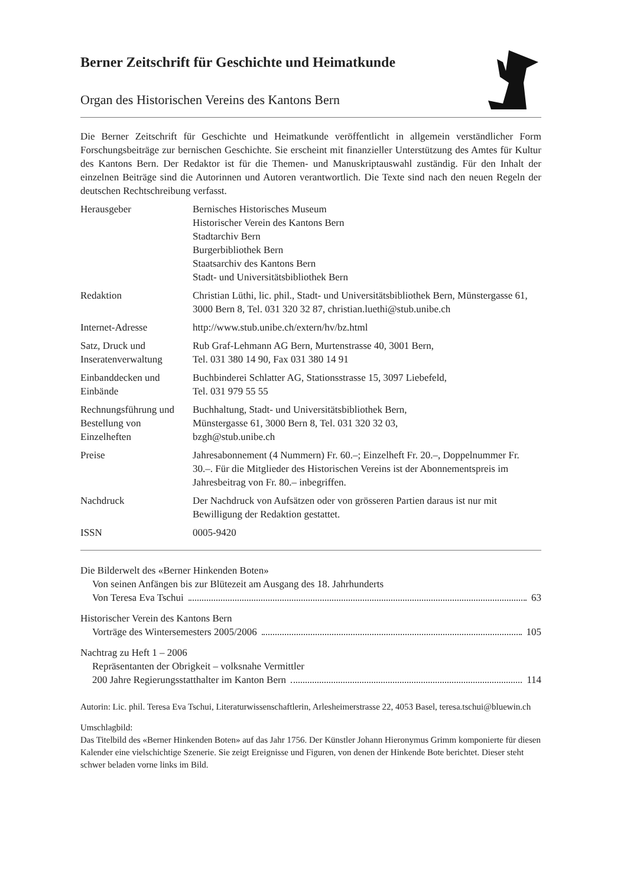Berner Zeitschrift für Geschichte und Heimatkunde
Organ des Historischen Vereins des Kantons Bern
Die Berner Zeitschrift für Geschichte und Heimatkunde veröffentlicht in allgemein verständlicher Form Forschungsbeiträge zur bernischen Geschichte. Sie erscheint mit finanzieller Unterstützung des Amtes für Kultur des Kantons Bern. Der Redaktor ist für die Themen- und Manuskriptauswahl zuständig. Für den Inhalt der einzelnen Beiträge sind die Autorinnen und Autoren verantwortlich. Die Texte sind nach den neuen Regeln der deutschen Rechtschreibung verfasst.
| Herausgeber | Bernisches Historisches Museum Historischer Verein des Kantons Bern Stadtarchiv Bern Burgerbibliothek Bern Staatsarchiv des Kantons Bern Stadt- und Universitätsbibliothek Bern |
| Redaktion | Christian Lüthi, lic. phil., Stadt- und Universitätsbibliothek Bern, Münstergasse 61, 3000 Bern 8, Tel. 031 320 32 87, christian.luethi@stub.unibe.ch |
| Internet-Adresse | http://www.stub.unibe.ch/extern/hv/bz.html |
| Satz, Druck und Inseratenverwaltung | Rub Graf-Lehmann AG Bern, Murtenstrasse 40, 3001 Bern, Tel. 031 380 14 90, Fax 031 380 14 91 |
| Einbanddecken und Einbände | Buchbinderei Schlatter AG, Stationsstrasse 15, 3097 Liebefeld, Tel. 031 979 55 55 |
| Rechnungsführung und Bestellung von Einzelheften | Buchhaltung, Stadt- und Universitätsbibliothek Bern, Münstergasse 61, 3000 Bern 8, Tel. 031 320 32 03, bzgh@stub.unibe.ch |
| Preise | Jahresabonnement (4 Nummern) Fr. 60.–; Einzelheft Fr. 20.–, Doppelnummer Fr. 30.–. Für die Mitglieder des Historischen Vereins ist der Abonnementspreis im Jahresbeitrag von Fr. 80.– inbegriffen. |
| Nachdruck | Der Nachdruck von Aufsätzen oder von grösseren Partien daraus ist nur mit Bewilligung der Redaktion gestattet. |
| ISSN | 0005-9420 |
Die Bilderwelt des «Berner Hinkenden Boten»
Von seinen Anfängen bis zur Blütezeit am Ausgang des 18. Jahrhunderts
Von Teresa Eva Tschui 63
Historischer Verein des Kantons Bern
Vorträge des Wintersemesters 2005/2006 105
Nachtrag zu Heft 1 – 2006
Repräsentanten der Obrigkeit – volksnahe Vermittler
200 Jahre Regierungsstatthalter im Kanton Bern 114
Autorin: Lic. phil. Teresa Eva Tschui, Literaturwissenschaftlerin, Arlesheimerstrasse 22, 4053 Basel, teresa.tschui@bluewin.ch
Umschlagbild:
Das Titelbild des «Berner Hinkenden Boten» auf das Jahr 1756. Der Künstler Johann Hieronymus Grimm komponierte für diesen Kalender eine vielschichtige Szenerie. Sie zeigt Ereignisse und Figuren, von denen der Hinkende Bote berichtet. Dieser steht schwer beladen vorne links im Bild.